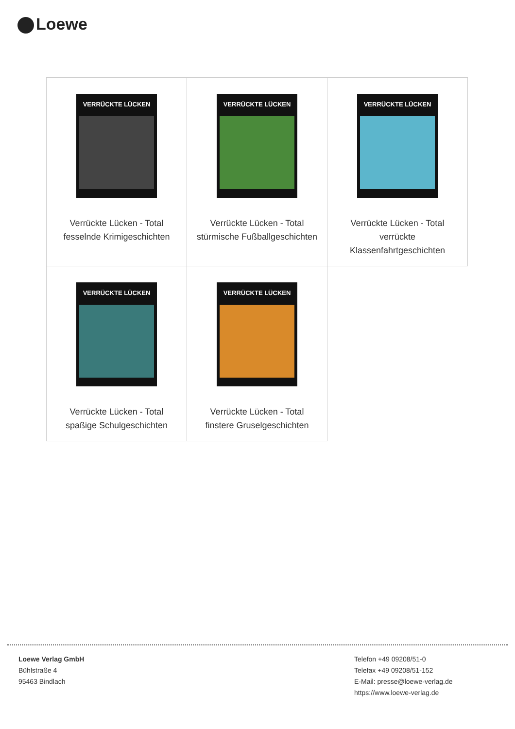Loewe
| VERRÜCKTE LÜCKEN Verrückte Lücken - Total fesselnde Krimigeschichten | VERRÜCKTE LÜCKEN Verrückte Lücken - Total stürmische Fußballgeschichten | VERRÜCKTE LÜCKEN Verrückte Lücken - Total verrückte Klassenfahrtgeschichten |
| VERRÜCKTE LÜCKEN Verrückte Lücken - Total spaßige Schulgeschichten | VERRÜCKTE LÜCKEN Verrückte Lücken - Total finstere Gruselgeschichten | |
Loewe Verlag GmbH
Bühlstraße 4
95463 Bindlach
Telefon +49 09208/51-0
Telefax +49 09208/51-152
E-Mail: presse@loewe-verlag.de
https://www.loewe-verlag.de